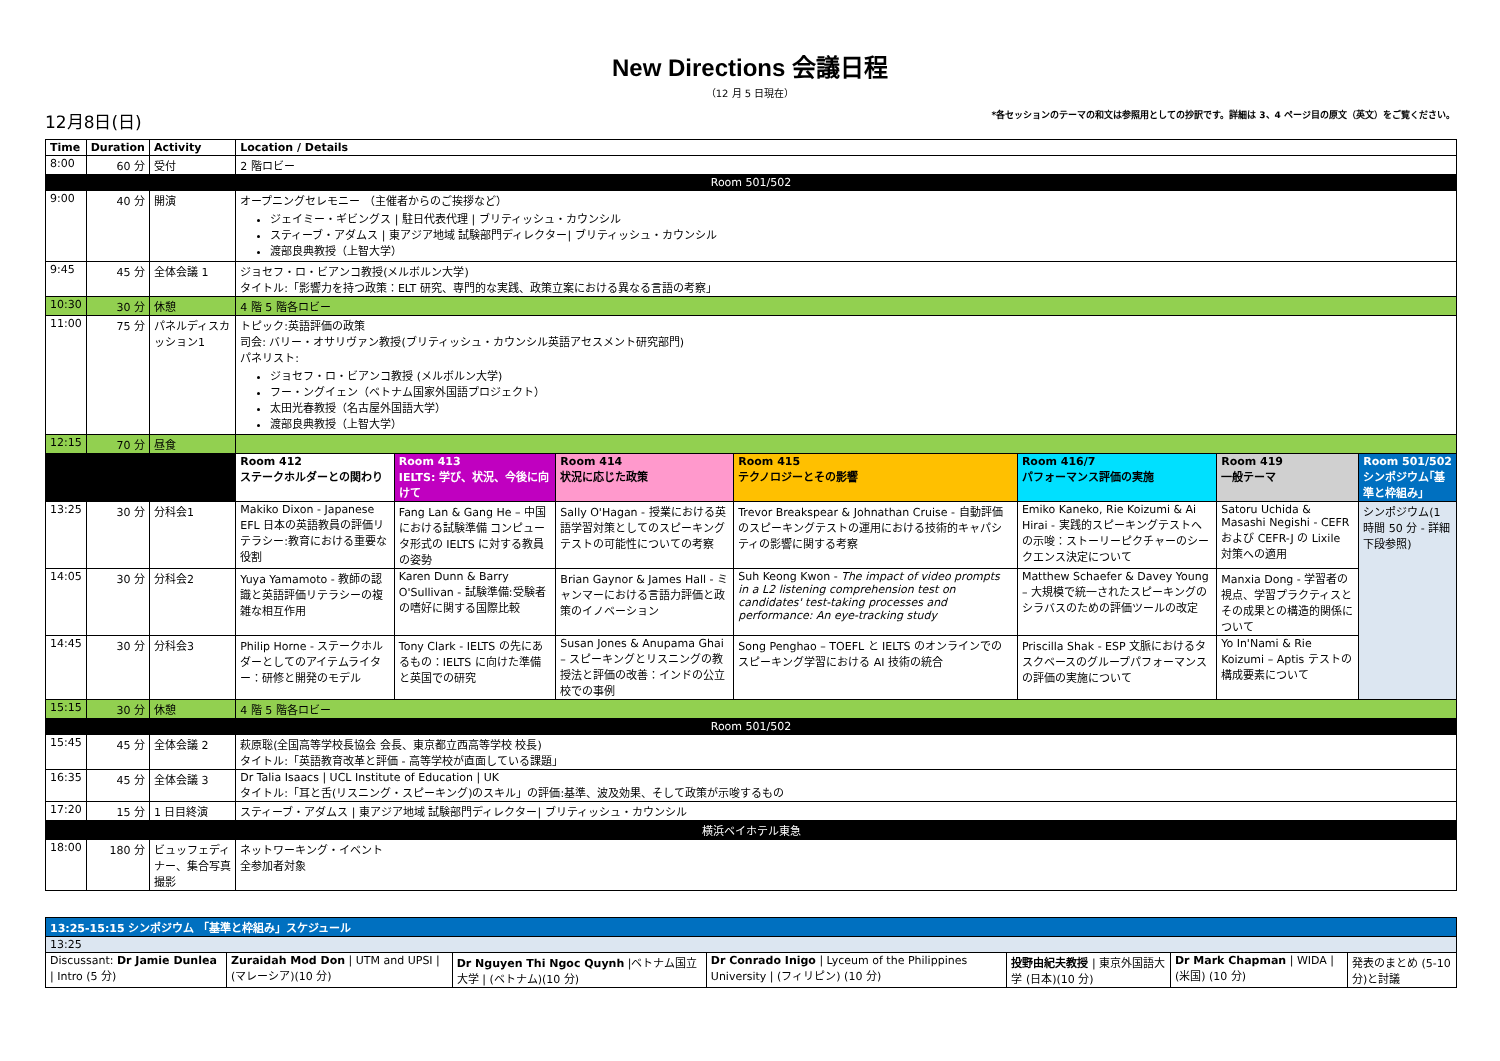New Directions 会議日程
（12 月 5 日現在）
12月8日(日) *各セッションのテーマの和文は参照用としての抄訳です。詳細は 3、4 ページ目の原文（英文）をご覧ください。
| Time | Duration | Activity | Location / Details | | | | | | |
| --- | --- | --- | --- | --- | --- | --- | --- | --- | --- |
| 8:00 | 60 分 | 受付 | 2 階ロビー | | | | | | |
| Room 501/502 | | | | | | | | | |
| 9:00 | 40 分 | 開演 | オープニングセレモニー （主催者からのご挨拶など） ジェイミー・ギビングス / 駐日代表代理 / ブリティッシュ・カウンシル スティーブ・アダムス / 東アジア地域 試験部門ディレクター/ ブリティッシュ・カウンシル 渡部良典教授（上智大学） | | | | | | |
| 9:45 | 45 分 | 全体会議 1 | ジョセフ・ロ・ビアンコ教授(メルボルン大学) タイトル:「影響力を持つ政策：ELT 研究、専門的な実践、政策立案における異なる言語の考察」 | | | | | | |
| 10:30 | 30 分 | 休憩 | 4 階 5 階各ロビー | | | | | | |
| 11:00 | 75 分 | パネルディスカッション1 | トピック:英語評価の政策 司会: バリー・オサリヴァン教授(ブリティッシュ・カウンシル英語アセスメント研究部門) パネリスト: ジョセフ・ロ・ビアンコ教授 (メルボルン大学) フー・ングイェン（ベトナム国家外国語プロジェクト） 太田光春教授（名古屋外国語大学） 渡部良典教授（上智大学） | | | | | | |
| 12:15 | 70 分 | 昼食 | | | | | | | |
| | | | Room 412 ステークホルダーとの関わり | Room 413 IELTS: 学び、状況、今後に向けて | Room 414 状況に応じた政策 | Room 415 テクノロジーとその影響 | Room 416/7 パフォーマンス評価の実施 | Room 419 一般テーマ | Room 501/502 シンポジウム｢基準と枠組み｣ |
| 13:25 | 30 分 | 分科会1 | Makiko Dixon - Japanese EFL 日本の英語教員の評価リテラシー:教育における重要な役割 | Fang Lan & Gang He – 中国における試験準備 コンピュータ形式の IELTS に対する教員の姿勢 | Sally O'Hagan - 授業における英語学習対策としてのスピーキングテストの可能性についての考察 | Trevor Breakspear & Johnathan Cruise - 自動評価のスピーキングテストの運用における技術的キャパシティの影響に関する考察 | Emiko Kaneko, Rie Koizumi & Ai Hirai - 実践的スピーキングテストへの示唆：ストーリーピクチャーのシークエンス決定について | Satoru Uchida & Masashi Negishi - CEFR および CEFR-J の Lixile 対策への適用 | シンポジウム(1 時間 50 分 - 詳細下段参照) |
| 14:05 | 30 分 | 分科会2 | Yuya Yamamoto - 教師の認識と英語評価リテラシーの複雑な相互作用 | Karen Dunn & Barry O'Sullivan - 試験準備:受験者の嗜好に関する国際比較 | Brian Gaynor & James Hall - ミャンマーにおける言語力評価と政策のイノベーション | Suh Keong Kwon - The impact of video prompts in a L2 listening comprehension test on candidates' test-taking processes and performance: An eye-tracking study | Matthew Schaefer & Davey Young – 大規模で統一されたスピーキングのシラバスのための評価ツールの改定 | Manxia Dong - 学習者の視点、学習プラクティスとその成果との構造的関係について | |
| 14:45 | 30 分 | 分科会3 | Philip Horne - ステークホルダーとしてのアイテムライター：研修と開発のモデル | Tony Clark - IELTS の先にあるもの：IELTS に向けた準備と英国での研究 | Susan Jones & Anupama Ghai – スピーキングとリスニングの教授法と評価の改善：インドの公立校での事例 | Song Penghao – TOEFL と IELTS のオンラインでのスピーキング学習における AI 技術の統合 | Priscilla Shak - ESP 文脈におけるタスクベースのグループパフォーマンスの評価の実施について | Yo In'Nami & Rie Koizumi – Aptis テストの構成要素について | |
| 15:15 | 30 分 | 休憩 | 4 階 5 階各ロビー | | | | | | |
| Room 501/502 | | | | | | | | | |
| 15:45 | 45 分 | 全体会議 2 | 萩原聡(全国高等学校長協会 会長、東京都立西高等学校 校長) タイトル:「英語教育改革と評価 - 高等学校が直面している課題」 | | | | | | |
| 16:35 | 45 分 | 全体会議 3 | Dr Talia Isaacs / UCL Institute of Education / UK タイトル:「耳と舌(リスニング・スピーキング)のスキル」の評価:基準、波及効果、そして政策が示唆するもの | | | | | | |
| 17:20 | 15 分 | 1 日目終演 | スティーブ・アダムス / 東アジア地域 試験部門ディレクター/ ブリティッシュ・カウンシル | | | | | | |
| 横浜ベイホテル東急 | | | | | | | | | |
| 18:00 | 180 分 | ビュッフェディナー、集合写真撮影 | ネットワーキング・イベント 全参加者対象 | | | | | | |
| 13:25-15:15 シンポジウム 「基準と枠組み」スケジュール | | | | | | |
| 13:25 | | | | | | |
| Discussant: Dr Jamie Dunlea / Intro (5 分) | Zuraidah Mod Don / UTM and UPSI / (マレーシア)(10 分) | Dr Nguyen Thi Ngoc Quynh /ベトナム国立大学 / (ベトナム)(10 分) | Dr Conrado Inigo / Lyceum of the Philippines University / (フィリピン) (10 分) | 投野由紀夫教授 / 東京外国語大学 (日本)(10 分) | Dr Mark Chapman / WIDA / (米国) (10 分) | 発表のまとめ (5-10 分)と討議 |